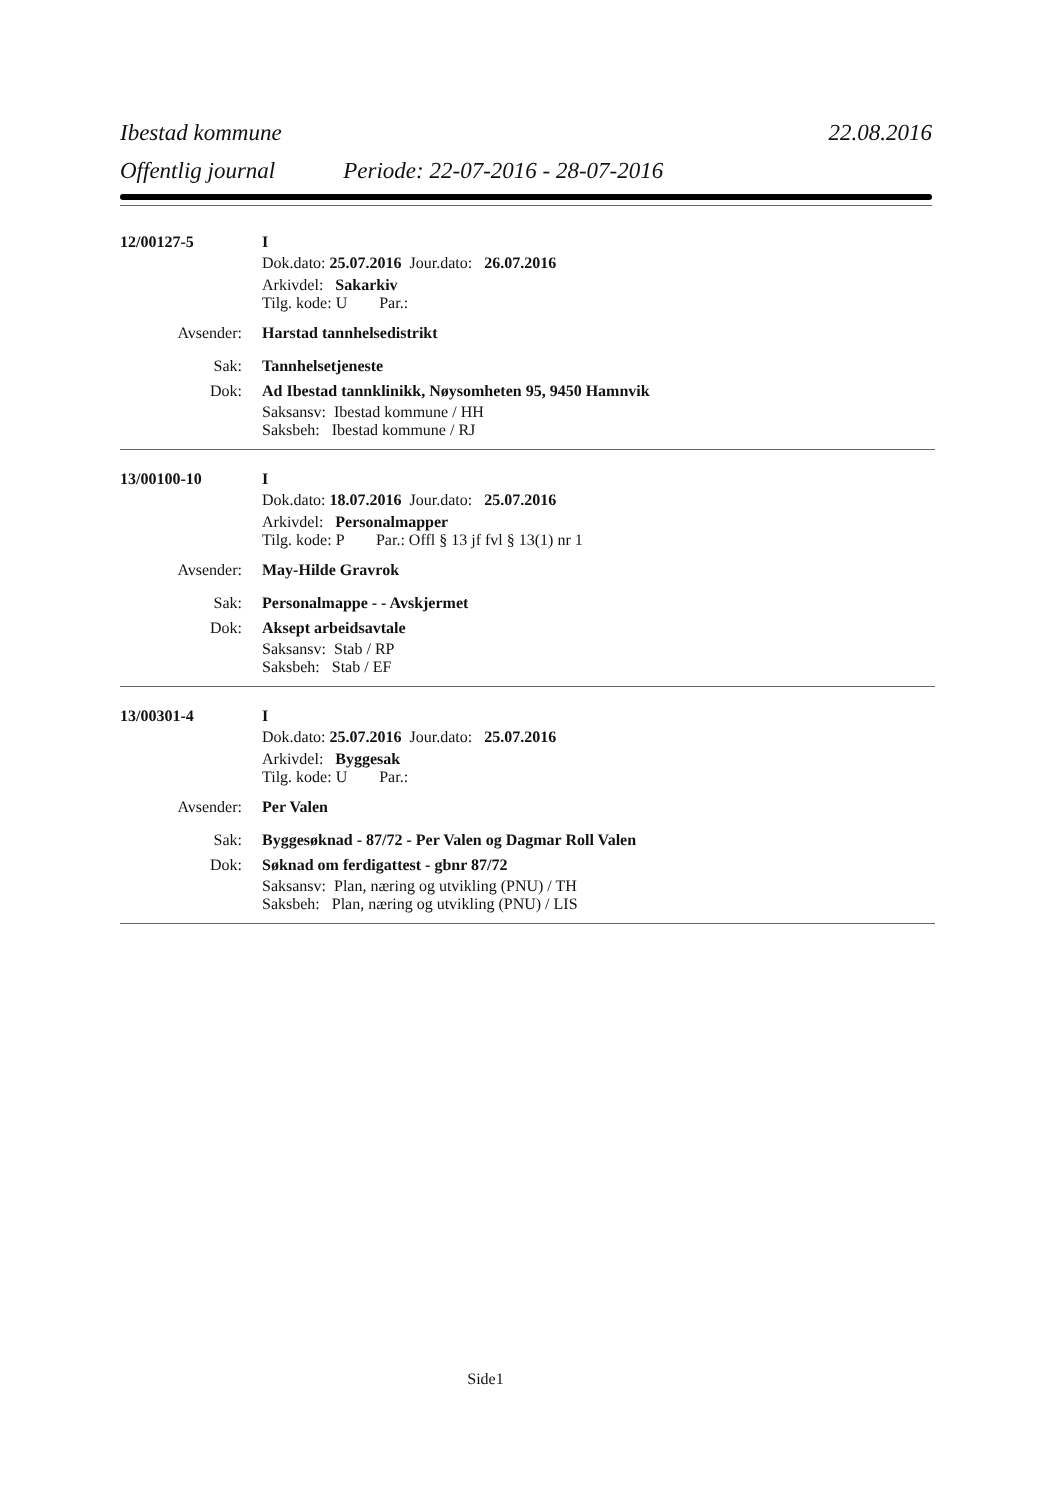Ibestad kommune 22.08.2016
Offentlig journal Periode: 22-07-2016 - 28-07-2016
12/00127-5 I
Dok.dato: 25.07.2016 Jour.dato: 26.07.2016
Arkivdel: Sakarkiv
Tilg. kode: U Par.:
Avsender: Harstad tannhelsedistrikt
Sak: Tannhelsetjeneste
Dok: Ad Ibestad tannklinikk, Nøysomheten 95, 9450 Hamnvik
Saksansv: Ibestad kommune / HH
Saksbeh: Ibestad kommune / RJ
13/00100-10 I
Dok.dato: 18.07.2016 Jour.dato: 25.07.2016
Arkivdel: Personalmapper
Tilg. kode: P Par.: Offl § 13 jf fvl § 13(1) nr 1
Avsender: May-Hilde Gravrok
Sak: Personalmappe - - Avskjermet
Dok: Aksept arbeidsavtale
Saksansv: Stab / RP
Saksbeh: Stab / EF
13/00301-4 I
Dok.dato: 25.07.2016 Jour.dato: 25.07.2016
Arkivdel: Byggesak
Tilg. kode: U Par.:
Avsender: Per Valen
Sak: Byggesøknad - 87/72 - Per Valen og Dagmar Roll Valen
Dok: Søknad om ferdigattest - gbnr 87/72
Saksansv: Plan, næring og utvikling (PNU) / TH
Saksbeh: Plan, næring og utvikling (PNU) / LIS
Side1